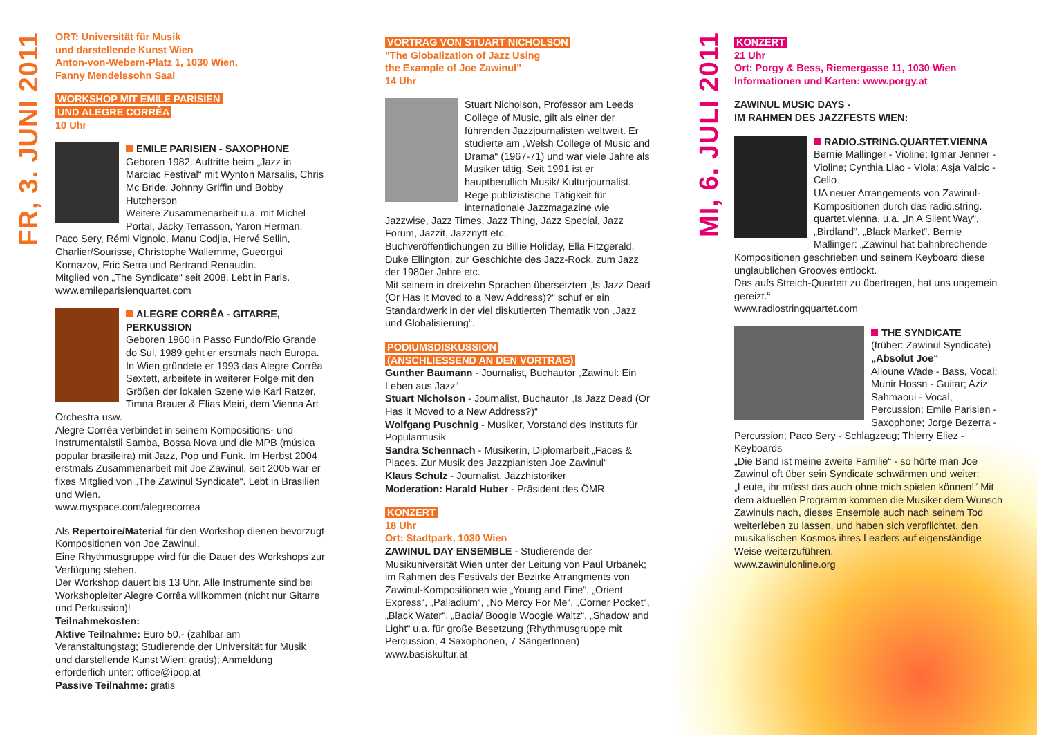FR, 3. JUNI 2011
MI, 6. JULI 2011
ORT: Universität für Musik
und darstellende Kunst Wien
Anton-von-Webern-Platz 1, 1030 Wien,
Fanny Mendelssohn Saal
WORKSHOP MIT EMILE PARISIEN
UND ALEGRE CORRÊA
10 Uhr
EMILE PARISIEN - SAXOPHONE
Geboren 1982. Auftritte beim „Jazz in Marciac Festival“ mit Wynton Marsalis, Chris Mc Bride, Johnny Griffin und Bobby Hutcherson
Weitere Zusammenarbeit u.a. mit Michel Portal, Jacky Terrasson, Yaron Herman, Paco Sery, Rémi Vignolo, Manu Codjia, Hervé Sellin, Charlier/Sourisse, Christophe Wallemme, Gueorgui Kornazov, Eric Serra und Bertrand Renaudin.
Mitglied von „The Syndicate“ seit 2008. Lebt in Paris.
www.emileparisienquartet.com
ALEGRE CORRÊA - GITARRE, PERKUSSION
Geboren 1960 in Passo Fundo/Rio Grande do Sul. 1989 geht er erstmals nach Europa. In Wien gründete er 1993 das Alegre Corrêa Sextett, arbeitete in weiterer Folge mit den Größen der lokalen Szene wie Karl Ratzer, Timna Brauer & Elias Meiri, dem Vienna Art Orchestra usw.
Alegre Corrêa verbindet in seinem Kompositions- und Instrumentalstil Samba, Bossa Nova und die MPB (música popular brasileira) mit Jazz, Pop und Funk. Im Herbst 2004 erstmals Zusammenarbeit mit Joe Zawinul, seit 2005 war er fixes Mitglied von „The Zawinul Syndicate“. Lebt in Brasilien und Wien.
www.myspace.com/alegrecorrea
Als Repertoire/Material für den Workshop dienen bevorzugt Kompositionen von Joe Zawinul.
Eine Rhythmusgruppe wird für die Dauer des Workshops zur Verfügung stehen.
Der Workshop dauert bis 13 Uhr. Alle Instrumente sind bei Workshopleiter Alegre Corrêa willkommen (nicht nur Gitarre und Perkussion)!
Teilnahmekosten:
Aktive Teilnahme: Euro 50.- (zahlbar am Veranstaltungstag; Studierende der Universität für Musik und darstellende Kunst Wien: gratis); Anmeldung erforderlich unter: office@ipop.at
Passive Teilnahme: gratis
VORTRAG VON STUART NICHOLSON
"The Globalization of Jazz Using
the Example of Joe Zawinul"
14 Uhr
Stuart Nicholson, Professor am Leeds College of Music, gilt als einer der führenden Jazzjournalisten weltweit. Er studierte am „Welsh College of Music and Drama“ (1967-71) und war viele Jahre als Musiker tätig. Seit 1991 ist er hauptberuflich Musik/ Kulturjournalist.
Rege publizistische Tätigkeit für internationale Jazzmagazine wie Jazzwise, Jazz Times, Jazz Thing, Jazz Special, Jazz Forum, Jazzit, Jazznytt etc.
Buchveröffentlichungen zu Billie Holiday, Ella Fitzgerald, Duke Ellington, zur Geschichte des Jazz-Rock, zum Jazz der 1980er Jahre etc.
Mit seinem in dreizehn Sprachen übersetzten „Is Jazz Dead (Or Has It Moved to a New Address)?“ schuf er ein Standardwerk in der viel diskutierten Thematik von „Jazz und Globalisierung“.
PODIUMSDISKUSSION
(ANSCHLIESSEND AN DEN VORTRAG)
Gunther Baumann - Journalist, Buchautor „Zawinul: Ein Leben aus Jazz“
Stuart Nicholson - Journalist, Buchautor „Is Jazz Dead (Or Has It Moved to a New Address?)“
Wolfgang Puschnig - Musiker, Vorstand des Instituts für Popularmusik
Sandra Schennach - Musikerin, Diplomarbeit „Faces & Places. Zur Musik des Jazzpianisten Joe Zawinul“
Klaus Schulz - Journalist, Jazzhistoriker
Moderation: Harald Huber - Präsident des ÖMR
KONZERT
18 Uhr
Ort: Stadtpark, 1030 Wien
ZAWINUL DAY ENSEMBLE - Studierende der Musikuniversität Wien unter der Leitung von Paul Urbanek; im Rahmen des Festivals der Bezirke Arrangments von Zawinul-Kompositionen wie „Young and Fine“, „Orient Express“, „Palladium“, „No Mercy For Me“, „Corner Pocket“, „Black Water“, „Badia/ Boogie Woogie Waltz“, „Shadow and Light“ u.a. für große Besetzung (Rhythmusgruppe mit Percussion, 4 Saxophonen, 7 SängerInnen)
www.basiskultur.at
KONZERT
21 Uhr
Ort: Porgy & Bess, Riemergasse 11, 1030 Wien
Informationen und Karten: www.porgy.at
ZAWINUL MUSIC DAYS -
IM RAHMEN DES JAZZFESTS WIEN:
RADIO.STRING.QUARTET.VIENNA
Bernie Mallinger - Violine; Igmar Jenner - Violine; Cynthia Liao - Viola; Asja Valcic - Cello
UA neuer Arrangements von Zawinul-Kompositionen durch das radio.string. quartet.vienna, u.a. „In A Silent Way“, „Birdland“, „Black Market“. Bernie Mallinger: „Zawinul hat bahnbrechende Kompositionen geschrieben und seinem Keyboard diese unglaublichen Grooves entlockt.
Das aufs Streich-Quartett zu übertragen, hat uns ungemein gereizt.“
www.radiostringquartet.com
THE SYNDICATE
(früher: Zawinul Syndicate)
„Absolut Joe“
Alioune Wade - Bass, Vocal; Munir Hossn - Guitar; Aziz Sahmaoui - Vocal, Percussion; Emile Parisien - Saxophone; Jorge Bezerra - Percussion; Paco Sery - Schlagzeug; Thierry Eliez - Keyboards
„Die Band ist meine zweite Familie“ - so hörte man Joe Zawinul oft über sein Syndicate schwärmen und weiter: „Leute, ihr müsst das auch ohne mich spielen können!“ Mit dem aktuellen Programm kommen die Musiker dem Wunsch Zawinuls nach, dieses Ensemble auch nach seinem Tod weiterleben zu lassen, und haben sich verpflichtet, den musikalischen Kosmos ihres Leaders auf eigenständige Weise weiterzuführen.
www.zawinulonline.org